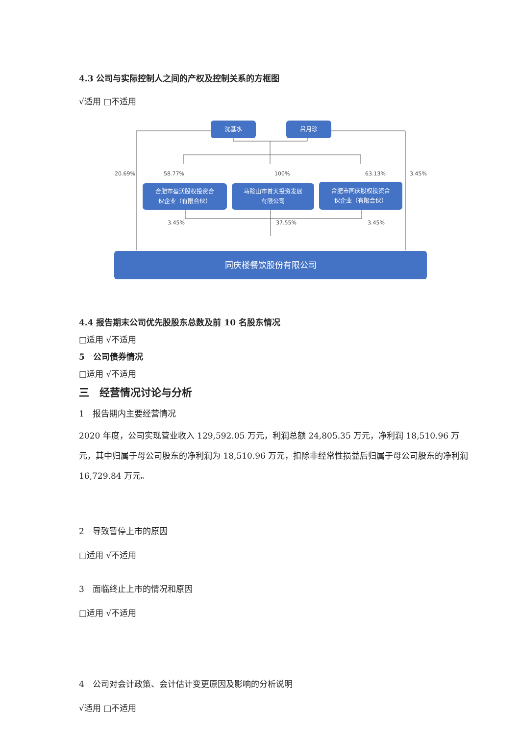4.3 公司与实际控制人之间的产权及控制关系的方框图
√适用 □不适用
沈基水 吕月珍
20.69% 58.77% 100% 63.13% 3.45%
合肥市盈沃股权投资合
伙企业（有限合伙）
马鞍山市普天投资发展
有限公司
合肥市同庆股权投资合
伙企业（有限合伙）
3.45% 37.55% 3.45%
同庆楼餐饮股份有限公司
4.4 报告期末公司优先股股东总数及前 10 名股东情况
□适用 √不适用
5　公司债券情况
□适用 √不适用
三　经营情况讨论与分析
1　报告期内主要经营情况
2020 年度，公司实现营业收入 129,592.05 万元，利润总额 24,805.35 万元，净利润 18,510.96 万元，其中归属于母公司股东的净利润为 18,510.96 万元，扣除非经常性损益后归属于母公司股东的净利润 16,729.84 万元。
2　导致暂停上市的原因
□适用 √不适用
3　面临终止上市的情况和原因
□适用 √不适用
4　公司对会计政策、会计估计变更原因及影响的分析说明
√适用 □不适用